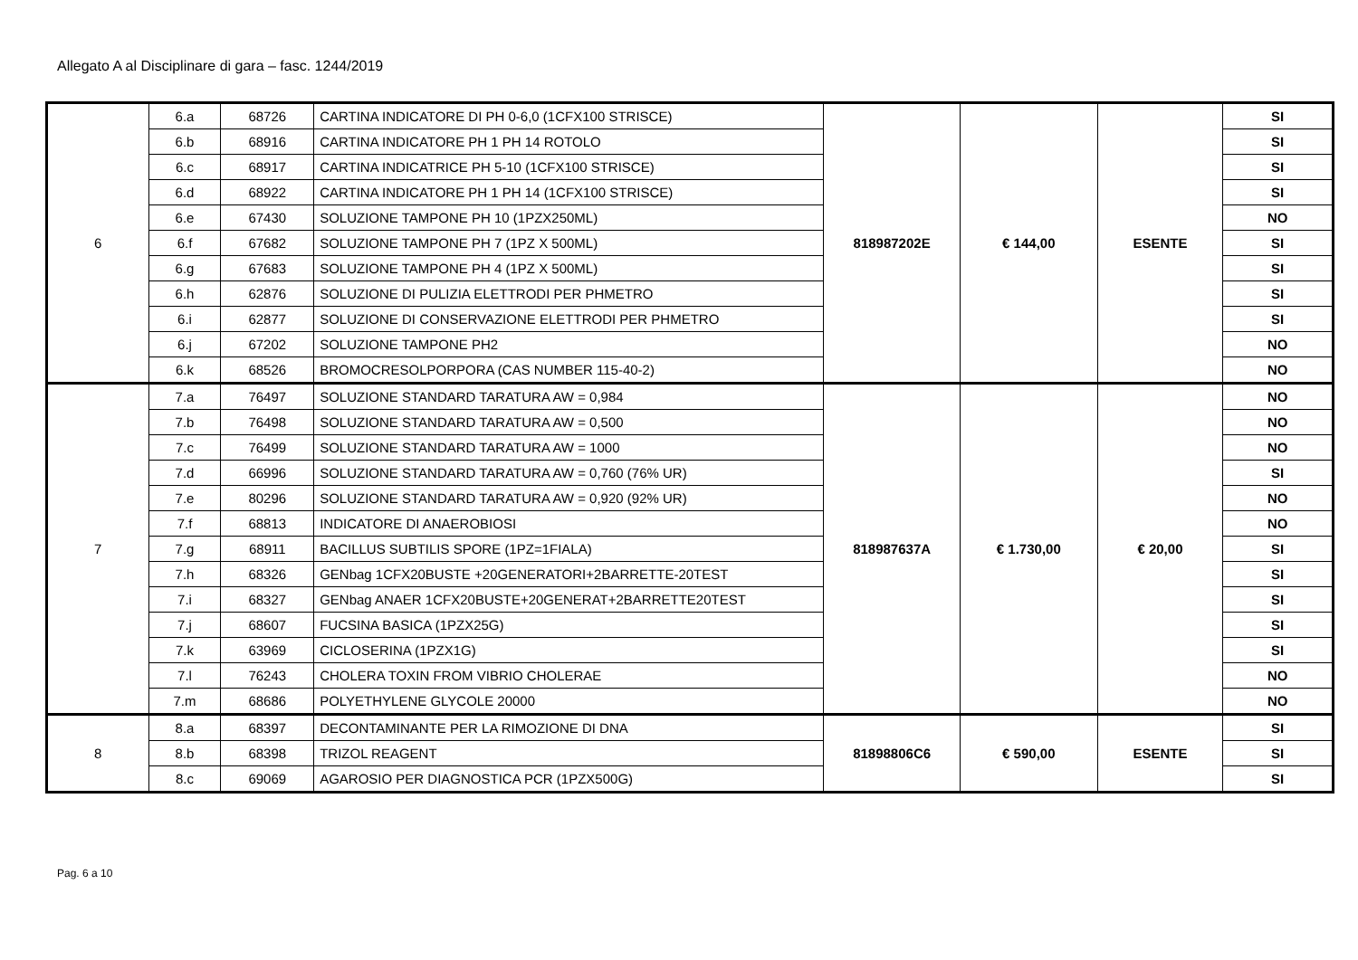Allegato A al Disciplinare di gara – fasc. 1244/2019
| 6 | 6.a | 68726 | CARTINA INDICATORE DI PH 0-6,0 (1CFX100 STRISCE) | 818987202E | € 144,00 | ESENTE | SI |
| | 6.b | 68916 | CARTINA INDICATORE PH 1 PH 14 ROTOLO | | | | SI |
| | 6.c | 68917 | CARTINA INDICATRICE PH 5-10 (1CFX100 STRISCE) | | | | SI |
| | 6.d | 68922 | CARTINA INDICATORE PH 1 PH 14 (1CFX100 STRISCE) | | | | SI |
| | 6.e | 67430 | SOLUZIONE TAMPONE PH 10 (1PZX250ML) | | | | NO |
| | 6.f | 67682 | SOLUZIONE TAMPONE PH 7 (1PZ X 500ML) | | | | SI |
| | 6.g | 67683 | SOLUZIONE TAMPONE PH 4 (1PZ X 500ML) | | | | SI |
| | 6.h | 62876 | SOLUZIONE DI PULIZIA ELETTRODI PER PHMETRO | | | | SI |
| | 6.i | 62877 | SOLUZIONE DI CONSERVAZIONE ELETTRODI PER PHMETRO | | | | SI |
| | 6.j | 67202 | SOLUZIONE TAMPONE PH2 | | | | NO |
| | 6.k | 68526 | BROMOCRESOLPORPORA (CAS NUMBER 115-40-2) | | | | NO |
| 7 | 7.a | 76497 | SOLUZIONE STANDARD TARATURA AW = 0,984 | 818987637A | € 1.730,00 | € 20,00 | NO |
| | 7.b | 76498 | SOLUZIONE STANDARD TARATURA AW = 0,500 | | | | NO |
| | 7.c | 76499 | SOLUZIONE STANDARD TARATURA AW = 1000 | | | | NO |
| | 7.d | 66996 | SOLUZIONE STANDARD TARATURA AW = 0,760 (76% UR) | | | | SI |
| | 7.e | 80296 | SOLUZIONE STANDARD TARATURA AW = 0,920 (92% UR) | | | | NO |
| | 7.f | 68813 | INDICATORE DI ANAEROBIOSI | | | | NO |
| | 7.g | 68911 | BACILLUS SUBTILIS SPORE (1PZ=1FIALA) | | | | SI |
| | 7.h | 68326 | GENbag 1CFX20BUSTE +20GENERATORI+2BARRETTE-20TEST | | | | SI |
| | 7.i | 68327 | GENbag ANAER 1CFX20BUSTE+20GENERAT+2BARRETTE20TEST | | | | SI |
| | 7.j | 68607 | FUCSINA BASICA (1PZX25G) | | | | SI |
| | 7.k | 63969 | CICLOSERINA (1PZX1G) | | | | SI |
| | 7.l | 76243 | CHOLERA TOXIN FROM VIBRIO CHOLERAE | | | | NO |
| | 7.m | 68686 | POLYETHYLENE GLYCOLE 20000 | | | | NO |
| 8 | 8.a | 68397 | DECONTAMINANTE PER LA RIMOZIONE DI DNA | 81898806C6 | € 590,00 | ESENTE | SI |
| | 8.b | 68398 | TRIZOL REAGENT | | | | SI |
| | 8.c | 69069 | AGAROSIO PER DIAGNOSTICA PCR (1PZX500G) | | | | SI |
Pag. 6 a 10